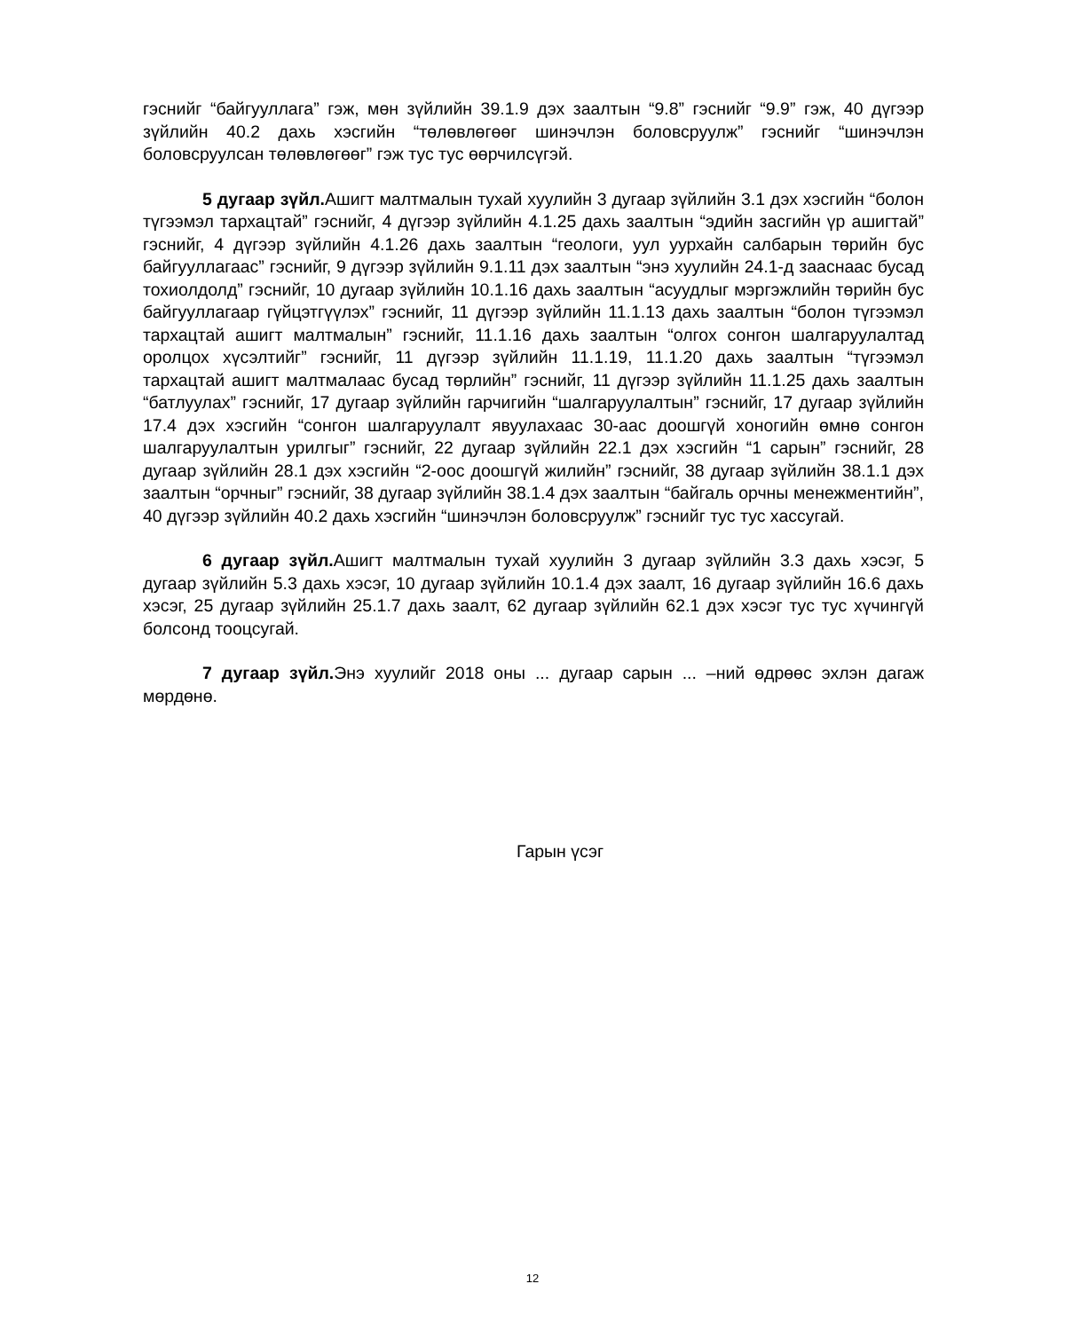гэснийг “байгууллага” гэж, мөн зүйлийн 39.1.9 дэх заалтын “9.8” гэснийг “9.9” гэж, 40 дүгээр зүйлийн 40.2 дахь хэсгийн “төлөвлөгөөг шинэчлэн боловсруулж” гэснийг “шинэчлэн боловсруулсан төлөвлөгөөг” гэж тус тус өөрчилсүгэй.
5 дугаар зүйл. Ашигт малтмалын тухай хуулийн 3 дугаар зүйлийн 3.1 дэх хэсгийн “болон түгээмэл тархацтай” гэснийг, 4 дүгээр зүйлийн 4.1.25 дахь заалтын “эдийн засгийн үр ашигтай” гэснийг, 4 дүгээр зүйлийн 4.1.26 дахь заалтын “геологи, уул уурхайн салбарын төрийн бус байгууллагаас” гэснийг, 9 дүгээр зүйлийн 9.1.11 дэх заалтын “энэ хуулийн 24.1-д зааснаас бусад тохиолдолд” гэснийг, 10 дугаар зүйлийн 10.1.16 дахь заалтын “асуудлыг мэргэжлийн төрийн бус байгууллагаар гүйцэтгүүлэх” гэснийг, 11 дүгээр зүйлийн 11.1.13 дахь заалтын “болон түгээмэл тархацтай ашигт малтмалын” гэснийг, 11.1.16 дахь заалтын “олгох сонгон шалгаруулалтад оролцох хүсэлтийг” гэснийг, 11 дүгээр зүйлийн 11.1.19, 11.1.20 дахь заалтын “түгээмэл тархацтай ашигт малтмалаас бусад төрлийн” гэснийг, 11 дүгээр зүйлийн 11.1.25 дахь заалтын “батлуулах” гэснийг, 17 дугаар зүйлийн гарчигийн “шалгаруулалтын” гэснийг, 17 дугаар зүйлийн 17.4 дэх хэсгийн “сонгон шалгаруулалт явуулахаас 30-аас доошгүй хоногийн өмнө сонгон шалгаруулалтын урилгыг” гэснийг, 22 дугаар зүйлийн 22.1 дэх хэсгийн “1 сарын” гэснийг, 28 дугаар зүйлийн 28.1 дэх хэсгийн “2-оос доошгүй жилийн” гэснийг, 38 дугаар зүйлийн 38.1.1 дэх заалтын “орчныг” гэснийг, 38 дугаар зүйлийн 38.1.4 дэх заалтын “байгаль орчны менежментийн”, 40 дүгээр зүйлийн 40.2 дахь хэсгийн “шинэчлэн боловсруулж” гэснийг тус тус хассугай.
6 дугаар зүйл. Ашигт малтмалын тухай хуулийн 3 дугаар зүйлийн 3.3 дахь хэсэг, 5 дугаар зүйлийн 5.3 дахь хэсэг, 10 дугаар зүйлийн 10.1.4 дэх заалт, 16 дугаар зүйлийн 16.6 дахь хэсэг, 25 дугаар зүйлийн 25.1.7 дахь заалт, 62 дугаар зүйлийн 62.1 дэх хэсэг тус тус хүчингүй болсонд тооцсугай.
7 дугаар зүйл. Энэ хуулийг 2018 оны ... дугаар сарын ... –ний өдрөөс эхлэн дагаж мөрдөнө.
Гарын үсэг
12